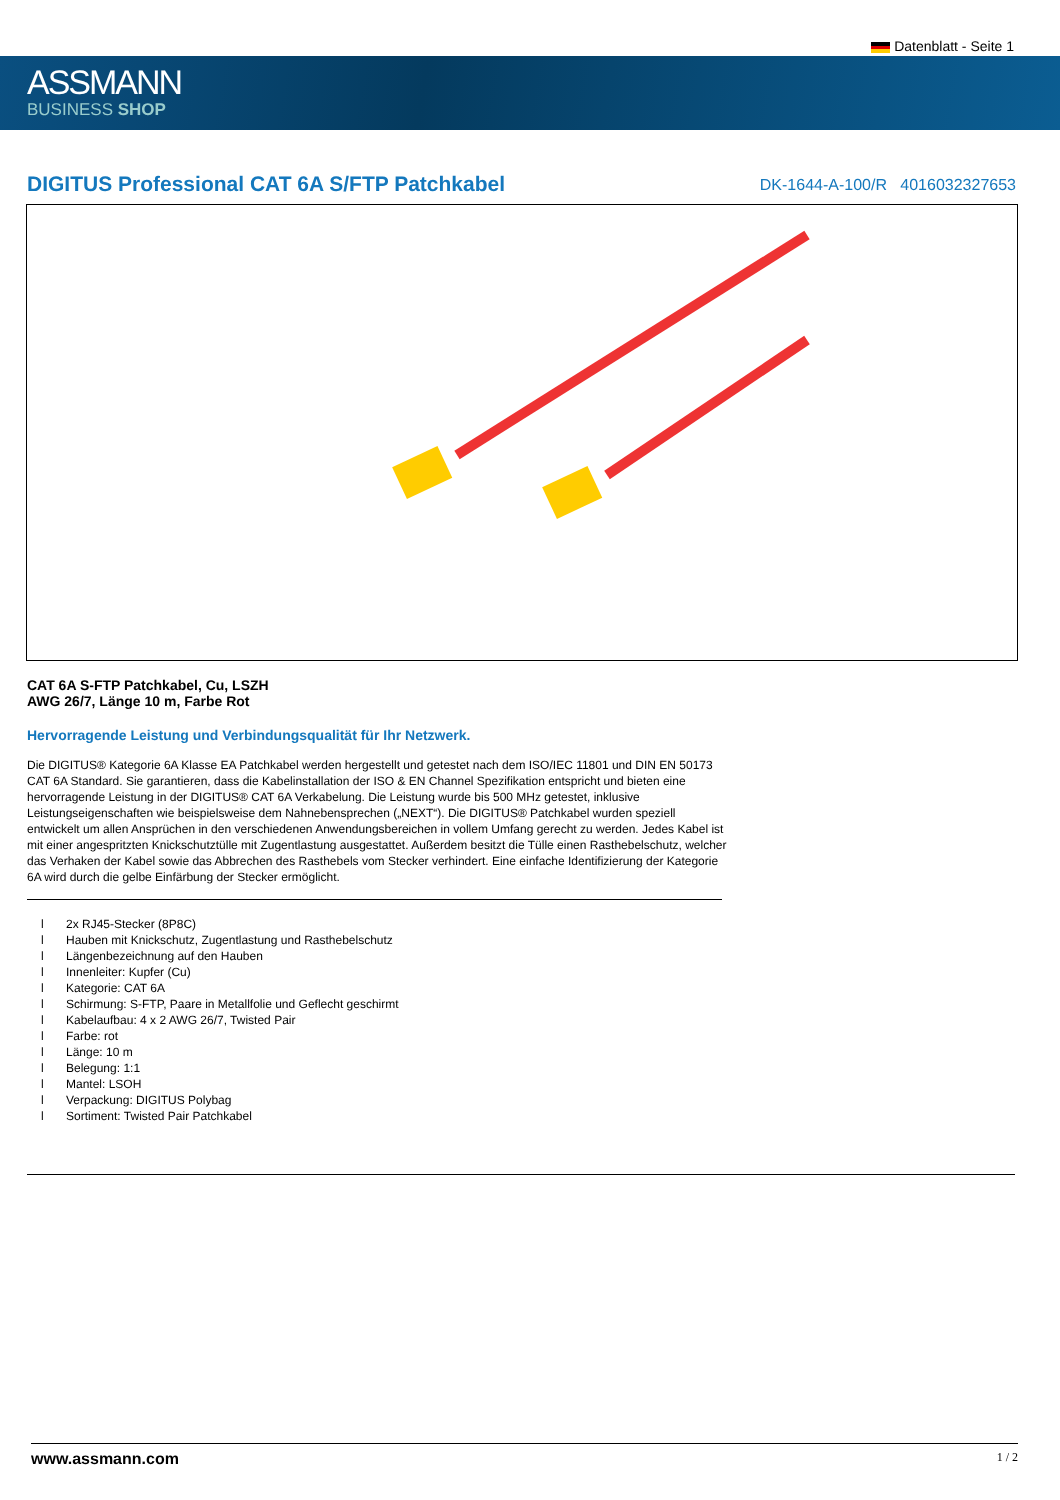Datenblatt - Seite 1
ASSMANN
BUSINESS SHOP
DIGITUS Professional CAT 6A S/FTP Patchkabel
DK-1644-A-100/R 4016032327653
CAT 6A S-FTP Patchkabel, Cu, LSZH
AWG 26/7, Länge 10 m, Farbe Rot
Hervorragende Leistung und Verbindungsqualität für Ihr Netzwerk.
Die DIGITUS® Kategorie 6A Klasse EA Patchkabel werden hergestellt und getestet nach dem ISO/IEC 11801 und DIN EN 50173 CAT 6A Standard. Sie garantieren, dass die Kabelinstallation der ISO & EN Channel Spezifikation entspricht und bieten eine hervorragende Leistung in der DIGITUS® CAT 6A Verkabelung. Die Leistung wurde bis 500 MHz getestet, inklusive Leistungseigenschaften wie beispielsweise dem Nahnebensprechen („NEXT“). Die DIGITUS® Patchkabel wurden speziell entwickelt um allen Ansprüchen in den verschiedenen Anwendungsbereichen in vollem Umfang gerecht zu werden. Jedes Kabel ist mit einer angespritzten Knickschutztülle mit Zugentlastung ausgestattet. Außerdem besitzt die Tülle einen Rasthebelschutz, welcher das Verhaken der Kabel sowie das Abbrechen des Rasthebels vom Stecker verhindert. Eine einfache Identifizierung der Kategorie 6A wird durch die gelbe Einfärbung der Stecker ermöglicht.
l 2x RJ45-Stecker (8P8C)
l Hauben mit Knickschutz, Zugentlastung und Rasthebelschutz
l Längenbezeichnung auf den Hauben
l Innenleiter: Kupfer (Cu)
l Kategorie: CAT 6A
l Schirmung: S-FTP, Paare in Metallfolie und Geflecht geschirmt
l Kabelaufbau: 4 x 2 AWG 26/7, Twisted Pair
l Farbe: rot
l Länge: 10 m
l Belegung: 1:1
l Mantel: LSOH
l Verpackung: DIGITUS Polybag
l Sortiment: Twisted Pair Patchkabel
www.assmann.com 1 / 2